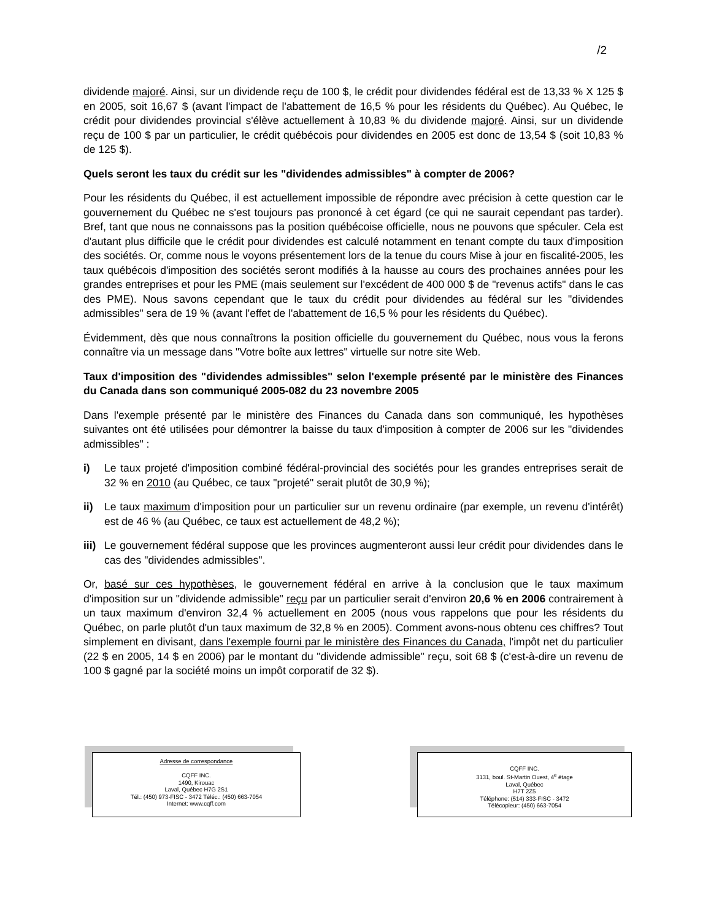/2
dividende majoré. Ainsi, sur un dividende reçu de 100 $, le crédit pour dividendes fédéral est de 13,33 % X 125 $ en 2005, soit 16,67 $ (avant l'impact de l'abattement de 16,5 % pour les résidents du Québec). Au Québec, le crédit pour dividendes provincial s'élève actuellement à 10,83 % du dividende majoré. Ainsi, sur un dividende reçu de 100 $ par un particulier, le crédit québécois pour dividendes en 2005 est donc de 13,54 $ (soit 10,83 % de 125 $).
Quels seront les taux du crédit sur les "dividendes admissibles" à compter de 2006?
Pour les résidents du Québec, il est actuellement impossible de répondre avec précision à cette question car le gouvernement du Québec ne s'est toujours pas prononcé à cet égard (ce qui ne saurait cependant pas tarder). Bref, tant que nous ne connaissons pas la position québécoise officielle, nous ne pouvons que spéculer. Cela est d'autant plus difficile que le crédit pour dividendes est calculé notamment en tenant compte du taux d'imposition des sociétés. Or, comme nous le voyons présentement lors de la tenue du cours Mise à jour en fiscalité-2005, les taux québécois d'imposition des sociétés seront modifiés à la hausse au cours des prochaines années pour les grandes entreprises et pour les PME (mais seulement sur l'excédent de 400 000 $ de "revenus actifs" dans le cas des PME). Nous savons cependant que le taux du crédit pour dividendes au fédéral sur les "dividendes admissibles" sera de 19 % (avant l'effet de l'abattement de 16,5 % pour les résidents du Québec).
Évidemment, dès que nous connaîtrons la position officielle du gouvernement du Québec, nous vous la ferons connaître via un message dans "Votre boîte aux lettres" virtuelle sur notre site Web.
Taux d'imposition des "dividendes admissibles" selon l'exemple présenté par le ministère des Finances du Canada dans son communiqué 2005-082 du 23 novembre 2005
Dans l'exemple présenté par le ministère des Finances du Canada dans son communiqué, les hypothèses suivantes ont été utilisées pour démontrer la baisse du taux d'imposition à compter de 2006 sur les "dividendes admissibles" :
i) Le taux projeté d'imposition combiné fédéral-provincial des sociétés pour les grandes entreprises serait de 32 % en 2010 (au Québec, ce taux "projeté" serait plutôt de 30,9 %);
ii) Le taux maximum d'imposition pour un particulier sur un revenu ordinaire (par exemple, un revenu d'intérêt) est de 46 % (au Québec, ce taux est actuellement de 48,2 %);
iii) Le gouvernement fédéral suppose que les provinces augmenteront aussi leur crédit pour dividendes dans le cas des "dividendes admissibles".
Or, basé sur ces hypothèses, le gouvernement fédéral en arrive à la conclusion que le taux maximum d'imposition sur un "dividende admissible" reçu par un particulier serait d'environ 20,6 % en 2006 contrairement à un taux maximum d'environ 32,4 % actuellement en 2005 (nous vous rappelons que pour les résidents du Québec, on parle plutôt d'un taux maximum de 32,8 % en 2005). Comment avons-nous obtenu ces chiffres? Tout simplement en divisant, dans l'exemple fourni par le ministère des Finances du Canada, l'impôt net du particulier (22 $ en 2005, 14 $ en 2006) par le montant du "dividende admissible" reçu, soit 68 $ (c'est-à-dire un revenu de 100 $ gagné par la société moins un impôt corporatif de 32 $).
Adresse de correspondance
CQFF INC.
1490, Kirouac
Laval, Québec H7G 2S1
Tél.: (450) 973-FISC - 3472 Téléc.: (450) 663-7054
Internet: www.cqff.com
CQFF INC.
3131, boul. St-Martin Ouest, 4<sup>e</sup> étage
Laval, Québec
H7T 2Z5
Téléphone: (514) 333-FISC - 3472
Télécopieur: (450) 663-7054